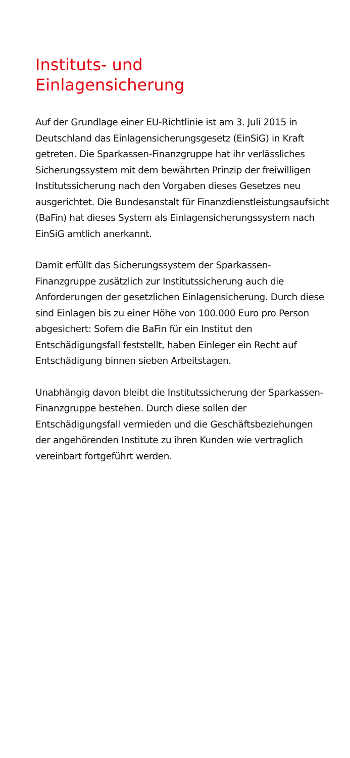Instituts- und
Einlagensicherung
Auf der Grundlage einer EU-Richtlinie ist am 3. Juli 2015 in Deutschland das Einlagensicherungsgesetz (EinSiG) in Kraft getreten. Die Sparkassen-Finanzgruppe hat ihr verlässliches Sicherungssystem mit dem bewährten Prinzip der freiwilligen Institutssicherung nach den Vorgaben dieses Gesetzes neu ausgerichtet. Die Bundesanstalt für Finanzdienstleistungsaufsicht (BaFin) hat dieses System als Einlagensicherungssystem nach EinSiG amtlich anerkannt.
Damit erfüllt das Sicherungssystem der Sparkassen-Finanzgruppe zusätzlich zur Institutssicherung auch die Anforderungen der gesetzlichen Einlagensicherung. Durch diese sind Einlagen bis zu einer Höhe von 100.000 Euro pro Person abgesichert: Sofern die BaFin für ein Institut den Entschädigungsfall feststellt, haben Einleger ein Recht auf Entschädigung binnen sieben Arbeitstagen.
Unabhängig davon bleibt die Institutssicherung der Sparkassen-Finanzgruppe bestehen. Durch diese sollen der Entschädigungsfall vermieden und die Geschäftsbeziehungen der angehörenden Institute zu ihren Kunden wie vertraglich vereinbart fortgeführt werden.